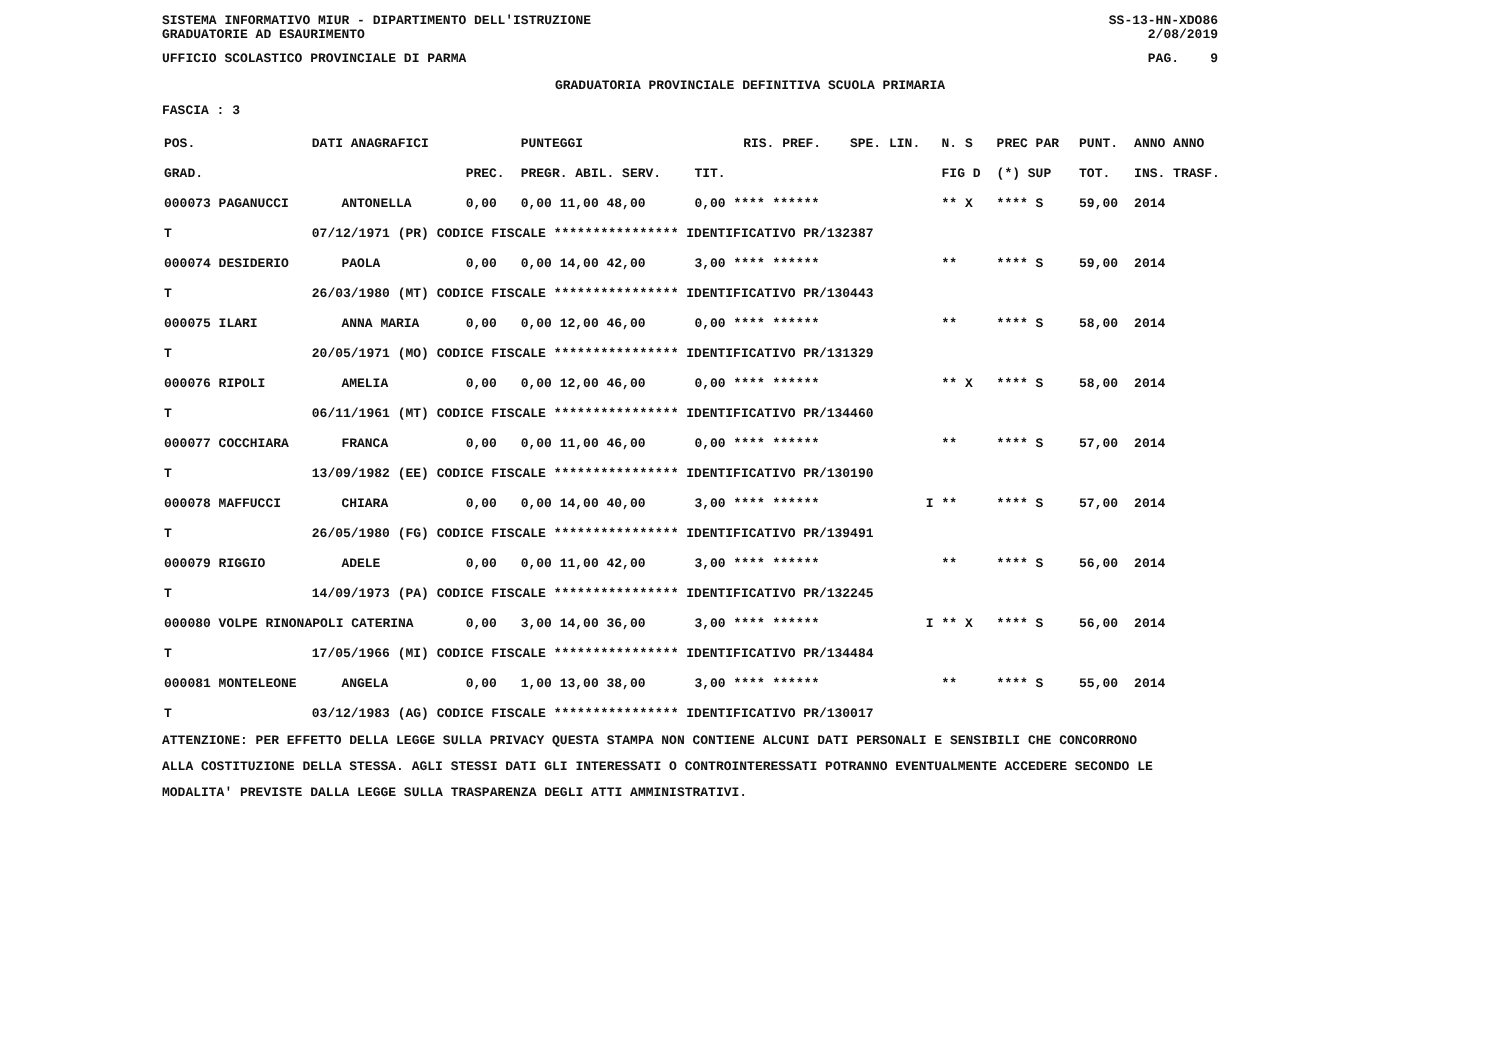SISTEMA INFORMATIVO MIUR - DIPARTIMENTO DELL'ISTRUZIONE
GRADUATORIE AD ESAURIMENTO SS-13-HN-XDO86
2/08/2019
UFFICIO SCOLASTICO PROVINCIALE DI PARMA PAG. 9
GRADUATORIA PROVINCIALE DEFINITIVA SCUOLA PRIMARIA
FASCIA : 3
| POS. | DATI ANAGRAFICI | | | PUNTEGGI | | RIS. PREF. | SPE. LIN. | N. S | PREC PAR | PUNT. | ANNO ANNO |
| --- | --- | --- | --- | --- | --- | --- | --- | --- | --- | --- | --- |
| GRAD. | | | PREC. | PREGR. ABIL. SERV. | TIT. | | | FIG D | (*) SUP | TOT. | INS. TRASF. |
| 000073 PAGANUCCI | | ANTONELLA | 0,00 | 0,00 11,00 48,00 | 0,00 **** ****** | | | ** X | **** S | 59,00 | 2014 |
| T | 07/12/1971 (PR) CODICE FISCALE **************** IDENTIFICATIVO PR/132387 | | | | | | | | | | |
| 000074 DESIDERIO | | PAOLA | 0,00 | 0,00 14,00 42,00 | 3,00 **** ****** | | | ** | **** S | 59,00 | 2014 |
| T | 26/03/1980 (MT) CODICE FISCALE **************** IDENTIFICATIVO PR/130443 | | | | | | | | | | |
| 000075 ILARI | | ANNA MARIA | 0,00 | 0,00 12,00 46,00 | 0,00 **** ****** | | | ** | **** S | 58,00 | 2014 |
| T | 20/05/1971 (MO) CODICE FISCALE **************** IDENTIFICATIVO PR/131329 | | | | | | | | | | |
| 000076 RIPOLI | | AMELIA | 0,00 | 0,00 12,00 46,00 | 0,00 **** ****** | | | ** X | **** S | 58,00 | 2014 |
| T | 06/11/1961 (MT) CODICE FISCALE **************** IDENTIFICATIVO PR/134460 | | | | | | | | | | |
| 000077 COCCHIARA | | FRANCA | 0,00 | 0,00 11,00 46,00 | 0,00 **** ****** | | | ** | **** S | 57,00 | 2014 |
| T | 13/09/1982 (EE) CODICE FISCALE **************** IDENTIFICATIVO PR/130190 | | | | | | | | | | |
| 000078 MAFFUCCI | | CHIARA | 0,00 | 0,00 14,00 40,00 | 3,00 **** ****** | | I | ** | **** S | 57,00 | 2014 |
| T | 26/05/1980 (FG) CODICE FISCALE **************** IDENTIFICATIVO PR/139491 | | | | | | | | | | |
| 000079 RIGGIO | | ADELE | 0,00 | 0,00 11,00 42,00 | 3,00 **** ****** | | | ** | **** S | 56,00 | 2014 |
| T | 14/09/1973 (PA) CODICE FISCALE **************** IDENTIFICATIVO PR/132245 | | | | | | | | | | |
| 000080 VOLPE RINONAPOLI CATERINA | | | 0,00 | 3,00 14,00 36,00 | 3,00 **** ****** | | I | ** X | **** S | 56,00 | 2014 |
| T | 17/05/1966 (MI) CODICE FISCALE **************** IDENTIFICATIVO PR/134484 | | | | | | | | | | |
| 000081 MONTELEONE | | ANGELA | 0,00 | 1,00 13,00 38,00 | 3,00 **** ****** | | | ** | **** S | 55,00 | 2014 |
| T | 03/12/1983 (AG) CODICE FISCALE **************** IDENTIFICATIVO PR/130017 | | | | | | | | | | |
ATTENZIONE: PER EFFETTO DELLA LEGGE SULLA PRIVACY QUESTA STAMPA NON CONTIENE ALCUNI DATI PERSONALI E SENSIBILI CHE CONCORRONO
ALLA COSTITUZIONE DELLA STESSA. AGLI STESSI DATI GLI INTERESSATI O CONTROINTERESSATI POTRANNO EVENTUALMENTE ACCEDERE SECONDO LE
MODALITA' PREVISTE DALLA LEGGE SULLA TRASPARENZA DEGLI ATTI AMMINISTRATIVI.